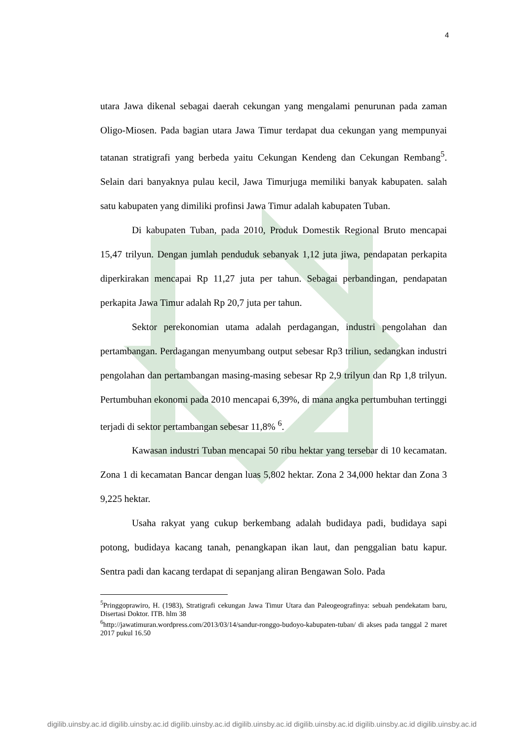4
utara Jawa dikenal sebagai daerah cekungan yang mengalami penurunan pada zaman Oligo-Miosen. Pada bagian utara Jawa Timur terdapat dua cekungan yang mempunyai tatanan stratigrafi yang berbeda yaitu Cekungan Kendeng dan Cekungan Rembang<sup>5</sup>. Selain dari banyaknya pulau kecil, Jawa Timurjuga memiliki banyak kabupaten. salah satu kabupaten yang dimiliki profinsi Jawa Timur adalah kabupaten Tuban.
Di kabupaten Tuban, pada 2010, Produk Domestik Regional Bruto mencapai 15,47 trilyun. Dengan jumlah penduduk sebanyak 1,12 juta jiwa, pendapatan perkapita diperkirakan mencapai Rp 11,27 juta per tahun. Sebagai perbandingan, pendapatan perkapita Jawa Timur adalah Rp 20,7 juta per tahun.
Sektor perekonomian utama adalah perdagangan, industri pengolahan dan pertambangan. Perdagangan menyumbang output sebesar Rp3 triliun, sedangkan industri pengolahan dan pertambangan masing-masing sebesar Rp 2,9 trilyun dan Rp 1,8 trilyun. Pertumbuhan ekonomi pada 2010 mencapai 6,39%, di mana angka pertumbuhan tertinggi terjadi di sektor pertambangan sebesar 11,8% <sup>6</sup>.
Kawasan industri Tuban mencapai 50 ribu hektar yang tersebar di 10 kecamatan. Zona 1 di kecamatan Bancar dengan luas 5,802 hektar. Zona 2 34,000 hektar dan Zona 3 9,225 hektar.
Usaha rakyat yang cukup berkembang adalah budidaya padi, budidaya sapi potong, budidaya kacang tanah, penangkapan ikan laut, dan penggalian batu kapur. Sentra padi dan kacang terdapat di sepanjang aliran Bengawan Solo. Pada
<sup>5</sup> Pringgoprawiro, H. (1983), Stratigrafi cekungan Jawa Timur Utara dan Paleogeografinya: sebuah pendekatam baru, Disertasi Doktor. ITB. hlm 38
<sup>6</sup> http://jawatimuran.wordpress.com/2013/03/14/sandur-ronggo-budoyo-kabupaten-tuban/ di akses pada tanggal 2 maret 2017 pukul 16.50
digilib.uinsby.ac.id digilib.uinsby.ac.id digilib.uinsby.ac.id digilib.uinsby.ac.id digilib.uinsby.ac.id digilib.uinsby.ac.id digilib.uinsby.ac.id